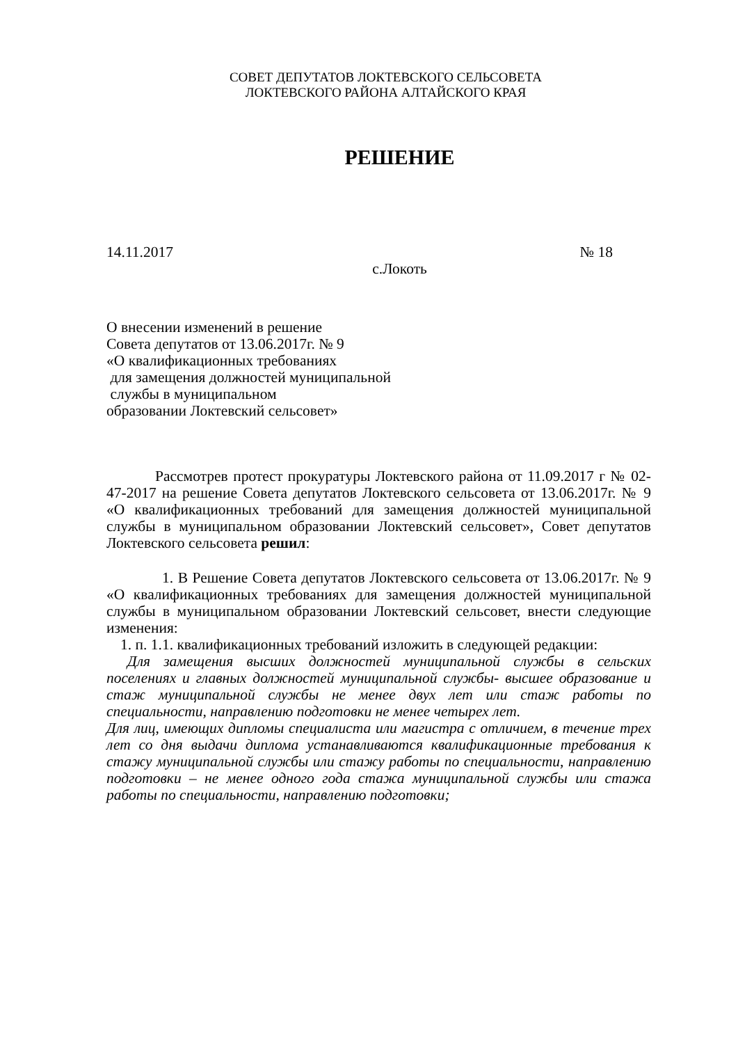СОВЕТ ДЕПУТАТОВ ЛОКТЕВСКОГО СЕЛЬСОВЕТА
ЛОКТЕВСКОГО РАЙОНА АЛТАЙСКОГО КРАЯ
РЕШЕНИЕ
14.11.2017 № 18
с.Локоть
О внесении изменений в решение
Совета депутатов от 13.06.2017г. № 9
«О квалификационных требованиях
для замещения должностей муниципальной
службы в муниципальном
образовании Локтевский сельсовет»
Рассмотрев протест прокуратуры Локтевского района от 11.09.2017 г № 02-47-2017 на решение Совета депутатов Локтевского сельсовета от 13.06.2017г. № 9 «О квалификационных требований для замещения должностей муниципальной службы в муниципальном образовании Локтевский сельсовет», Совет депутатов Локтевского сельсовета решил:
1. В Решение Совета депутатов Локтевского сельсовета от 13.06.2017г. № 9 «О квалификационных требованиях для замещения должностей муниципальной службы в муниципальном образовании Локтевский сельсовет, внести следующие изменения:
1. п. 1.1. квалификационных требований изложить в следующей редакции:
Для замещения высших должностей муниципальной службы в сельских поселениях и главных должностей муниципальной службы- высшее образование и стаж муниципальной службы не менее двух лет или стаж работы по специальности, направлению подготовки не менее четырех лет.
Для лиц, имеющих дипломы специалиста или магистра с отличием, в течение трех лет со дня выдачи диплома устанавливаются квалификационные требования к стажу муниципальной службы или стажу работы по специальности, направлению подготовки – не менее одного года стажа муниципальной службы или стажа работы по специальности, направлению подготовки;